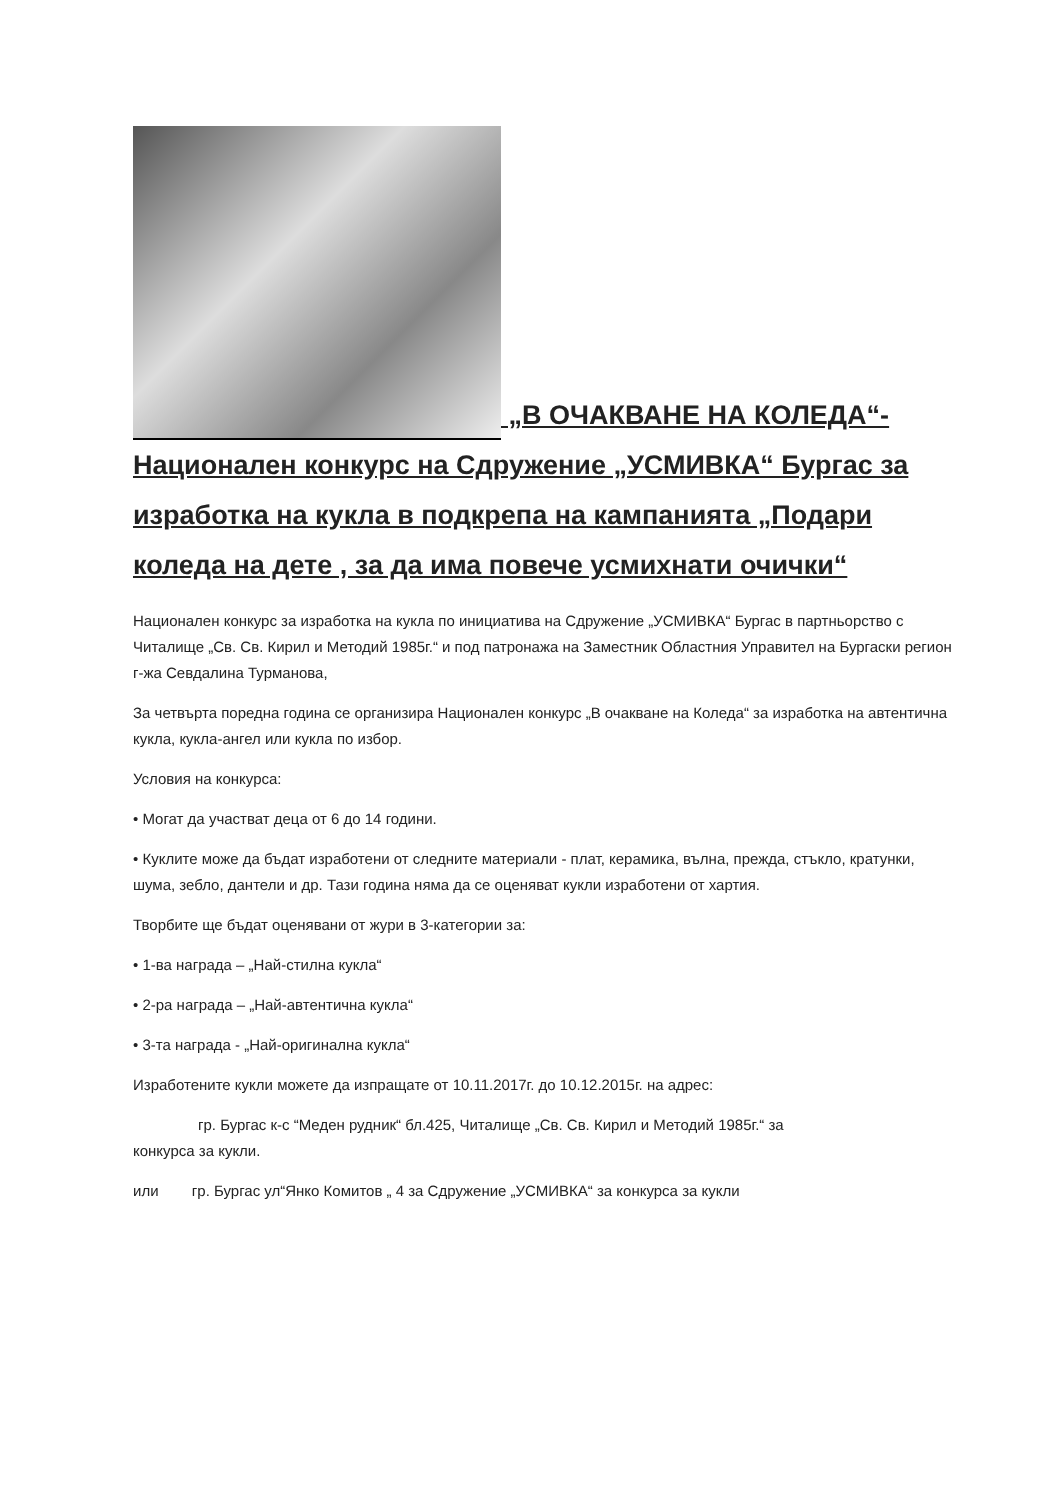„В ОЧАКВАНЕ НА КОЛЕДА“- Национален конкурс на Сдружение „УСМИВКА“ Бургас за изработка на кукла в подкрепа на кампанията „Подари коледа на дете , за да има повече усмихнати очички“
Национален конкурс за изработка на кукла по инициатива на Сдружение „УСМИВКА“ Бургас в партньорство с Читалище „Св. Св. Кирил и Методий 1985г.“ и под патронажа на Заместник Областния Управител на Бургаски регион г-жа Севдалина Турманова,
За четвърта поредна година се организира Национален конкурс „В очакване на Коледа“ за изработка на автентична кукла, кукла-ангел или кукла по избор.
Условия на конкурса:
• Могат да участват деца от 6 до 14 години.
• Куклите може да бъдат изработени от следните материали - плат, керамика, вълна, прежда, стъкло, кратунки, шума, зебло, дантели и др. Тази година няма да се оценяват кукли изработени от хартия.
Творбите ще бъдат оценявани от жури в 3-категории за:
• 1-ва награда – „Най-стилна кукла“
• 2-ра награда – „Най-автентична кукла“
• 3-та награда - „Най-оригинална кукла“
Изработените кукли можете да изпращате от 10.11.2017г. до 10.12.2015г. на адрес:
гр. Бургас к-с “Меден рудник“ бл.425, Читалище „Св. Св. Кирил и Методий 1985г.“ за
конкурса за кукли.
или гр. Бургас ул“Янко Комитов „ 4 за Сдружение „УСМИВКА“ за конкурса за кукли